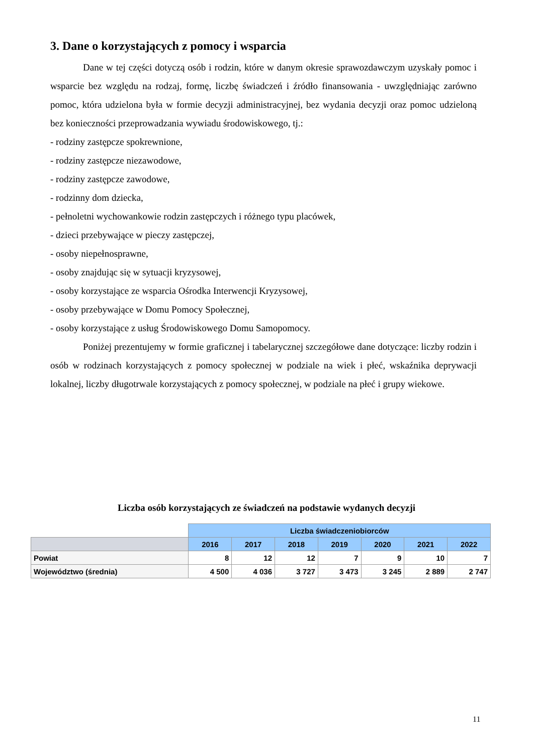3. Dane o korzystających z pomocy i wsparcia
Dane w tej części dotyczą osób i rodzin, które w danym okresie sprawozdawczym uzyskały pomoc i wsparcie bez względu na rodzaj, formę, liczbę świadczeń i źródło finansowania - uwzględniając zarówno pomoc, która udzielona była w formie decyzji administracyjnej, bez wydania decyzji oraz pomoc udzieloną bez konieczności przeprowadzania wywiadu środowiskowego, tj.:
- rodziny zastępcze spokrewnione,
- rodziny zastępcze niezawodowe,
- rodziny zastępcze zawodowe,
- rodzinny dom dziecka,
- pełnoletni wychowankowie rodzin zastępczych i różnego typu placówek,
- dzieci przebywające w pieczy zastępczej,
- osoby niepełnosprawne,
- osoby znajdując się w sytuacji kryzysowej,
- osoby korzystające ze wsparcia Ośrodka Interwencji Kryzysowej,
- osoby przebywające w Domu Pomocy Społecznej,
- osoby korzystające z usług Środowiskowego Domu Samopomocy.
Poniżej prezentujemy w formie graficznej i tabelarycznej szczegółowe dane dotyczące: liczby rodzin i osób w rodzinach korzystających z pomocy społecznej w podziale na wiek i płeć, wskaźnika deprywacji lokalnej, liczby długotrwale korzystających z pomocy społecznej, w podziale na płeć i grupy wiekowe.
Liczba osób korzystających ze świadczeń na podstawie wydanych decyzji
| | Liczba świadczeniobiorców | | | | | | |
| | 2016 | 2017 | 2018 | 2019 | 2020 | 2021 | 2022 |
| Powiat | 8 | 12 | 12 | 7 | 9 | 10 | 7 |
| Województwo (średnia) | 4 500 | 4 036 | 3 727 | 3 473 | 3 245 | 2 889 | 2 747 |
11